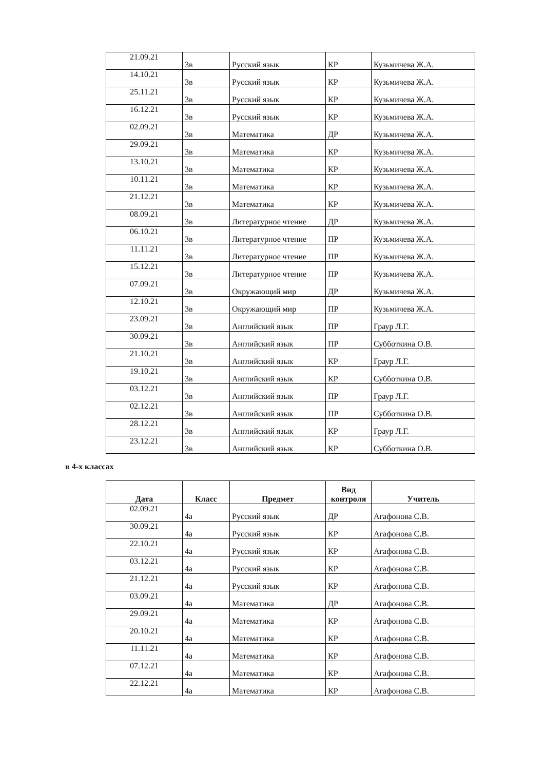| 21.09.21 | 3в | Русский язык | КР | Кузьмичева Ж.А. |
| 14.10.21 | 3в | Русский язык | КР | Кузьмичева Ж.А. |
| 25.11.21 | 3в | Русский язык | КР | Кузьмичева Ж.А. |
| 16.12.21 | 3в | Русский язык | КР | Кузьмичева Ж.А. |
| 02.09.21 | 3в | Математика | ДР | Кузьмичева Ж.А. |
| 29.09.21 | 3в | Математика | КР | Кузьмичева Ж.А. |
| 13.10.21 | 3в | Математика | КР | Кузьмичева Ж.А. |
| 10.11.21 | 3в | Математика | КР | Кузьмичева Ж.А. |
| 21.12.21 | 3в | Математика | КР | Кузьмичева Ж.А. |
| 08.09.21 | 3в | Литературное чтение | ДР | Кузьмичева Ж.А. |
| 06.10.21 | 3в | Литературное чтение | ПР | Кузьмичева Ж.А. |
| 11.11.21 | 3в | Литературное чтение | ПР | Кузьмичева Ж.А. |
| 15.12.21 | 3в | Литературное чтение | ПР | Кузьмичева Ж.А. |
| 07.09.21 | 3в | Окружающий мир | ДР | Кузьмичева Ж.А. |
| 12.10.21 | 3в | Окружающий мир | ПР | Кузьмичева Ж.А. |
| 23.09.21 | 3в | Английский язык | ПР | Граур Л.Г. |
| 30.09.21 | 3в | Английский язык | ПР | Субботкина О.В. |
| 21.10.21 | 3в | Английский язык | КР | Граур Л.Г. |
| 19.10.21 | 3в | Английский язык | КР | Субботкина О.В. |
| 03.12.21 | 3в | Английский язык | ПР | Граур Л.Г. |
| 02.12.21 | 3в | Английский язык | ПР | Субботкина О.В. |
| 28.12.21 | 3в | Английский язык | КР | Граур Л.Г. |
| 23.12.21 | 3в | Английский язык | КР | Субботкина О.В. |
в 4-х классах
| Дата | Класс | Предмет | Вид контроля | Учитель |
| --- | --- | --- | --- | --- |
| 02.09.21 | 4а | Русский язык | ДР | Агафонова С.В. |
| 30.09.21 | 4а | Русский язык | КР | Агафонова С.В. |
| 22.10.21 | 4а | Русский язык | КР | Агафонова С.В. |
| 03.12.21 | 4а | Русский язык | КР | Агафонова С.В. |
| 21.12.21 | 4а | Русский язык | КР | Агафонова С.В. |
| 03.09.21 | 4а | Математика | ДР | Агафонова С.В. |
| 29.09.21 | 4а | Математика | КР | Агафонова С.В. |
| 20.10.21 | 4а | Математика | КР | Агафонова С.В. |
| 11.11.21 | 4а | Математика | КР | Агафонова С.В. |
| 07.12.21 | 4а | Математика | КР | Агафонова С.В. |
| 22.12.21 | 4а | Математика | КР | Агафонова С.В. |